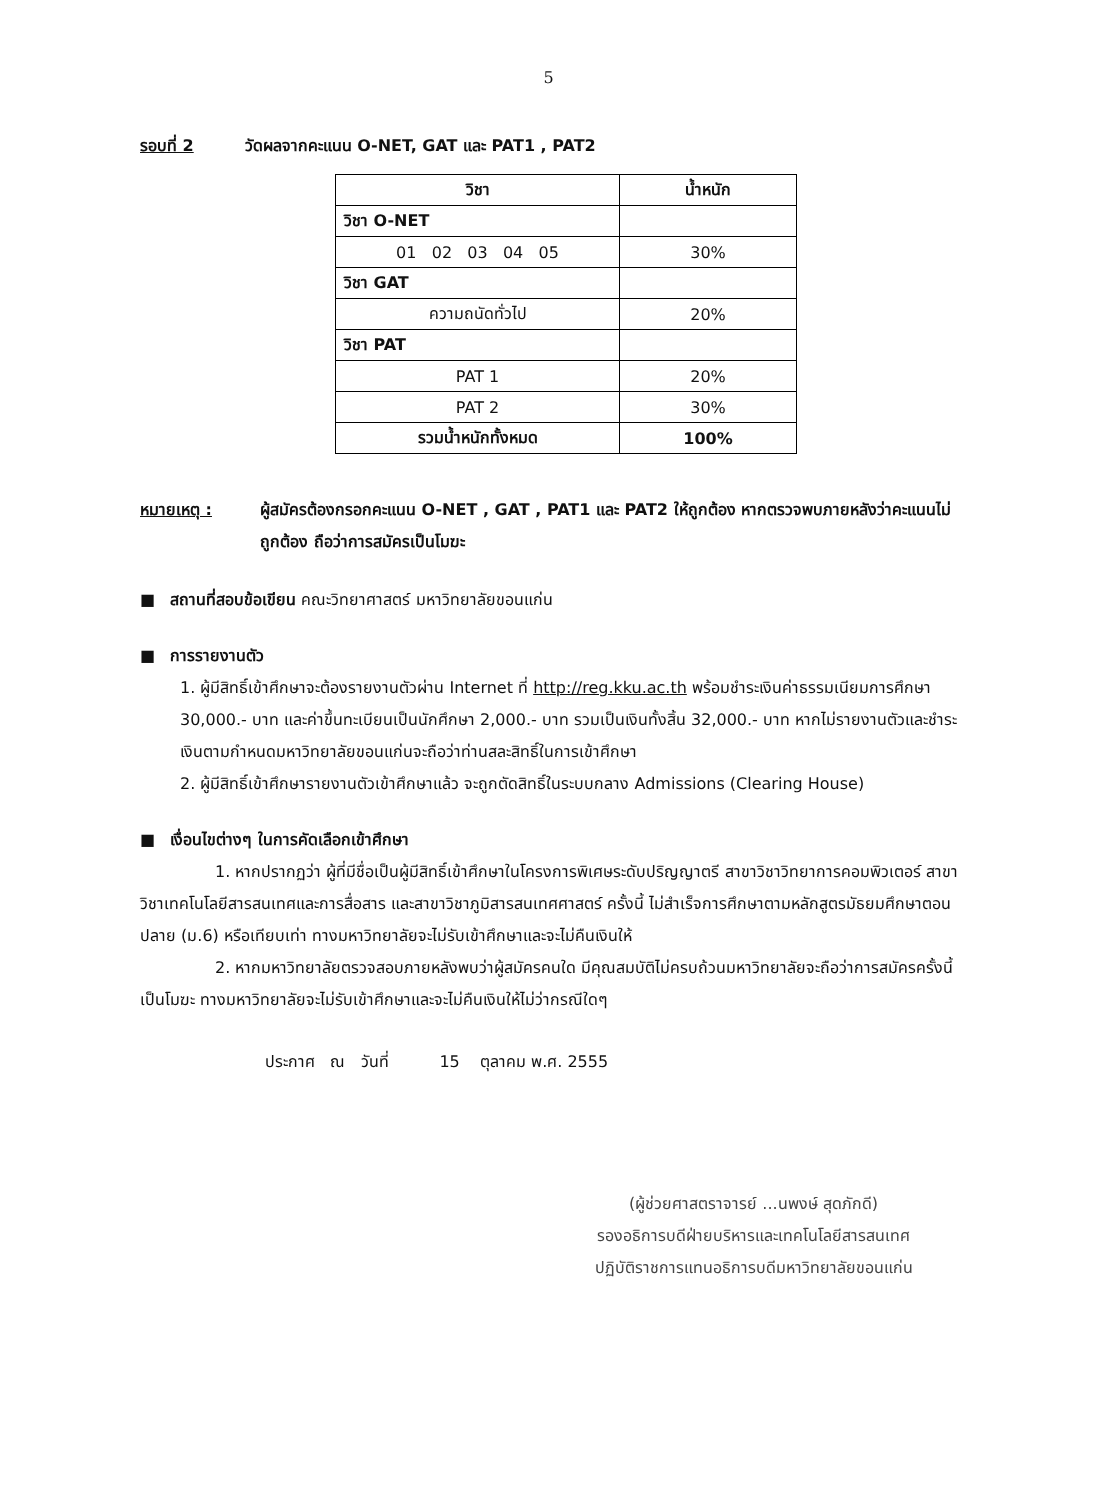5
รอบที่ 2 วัดผลจากคะแนน O-NET, GAT และ PAT1 , PAT2
| วิชา | น้ำหนัก |
| --- | --- |
| วิชา O-NET | |
| 01 02 03 04 05 | 30% |
| วิชา GAT | |
| ความถนัดทั่วไป | 20% |
| วิชา PAT | |
| PAT 1 | 20% |
| PAT 2 | 30% |
| รวมน้ำหนักทั้งหมด | 100% |
หมายเหตุ : ผู้สมัครต้องกรอกคะแนน O-NET , GAT , PAT1 และ PAT2 ให้ถูกต้อง หากตรวจพบภายหลังว่าคะแนนไม่ถูกต้อง ถือว่าการสมัครเป็นโมฆะ
■ สถานที่สอบข้อเขียน คณะวิทยาศาสตร์ มหาวิทยาลัยขอนแก่น
■ การรายงานตัว
1. ผู้มีสิทธิ์เข้าศึกษาจะต้องรายงานตัวผ่าน Internet ที่ http://reg.kku.ac.th พร้อมชำระเงินค่าธรรมเนียมการศึกษา 30,000.- บาท และค่าขึ้นทะเบียนเป็นนักศึกษา 2,000.- บาท รวมเป็นเงินทั้งสิ้น 32,000.- บาท หากไม่รายงานตัวและชำระเงินตามกำหนดมหาวิทยาลัยขอนแก่นจะถือว่าท่านสละสิทธิ์ในการเข้าศึกษา
2. ผู้มีสิทธิ์เข้าศึกษารายงานตัวเข้าศึกษาแล้ว จะถูกตัดสิทธิ์ในระบบกลาง Admissions (Clearing House)
■ เงื่อนไขต่างๆ ในการคัดเลือกเข้าศึกษา
1. หากปรากฏว่า ผู้ที่มีชื่อเป็นผู้มีสิทธิ์เข้าศึกษาในโครงการพิเศษระดับปริญญาตรี สาขาวิชาวิทยาการคอมพิวเตอร์ สาขาวิชาเทคโนโลยีสารสนเทศและการสื่อสาร และสาขาวิชาภูมิสารสนเทศศาสตร์ ครั้งนี้ ไม่สำเร็จการศึกษาตามหลักสูตรมัธยมศึกษาตอนปลาย (ม.6) หรือเทียบเท่า ทางมหาวิทยาลัยจะไม่รับเข้าศึกษาและจะไม่คืนเงินให้
2. หากมหาวิทยาลัยตรวจสอบภายหลังพบว่าผู้สมัครคนใด มีคุณสมบัติไม่ครบถ้วนมหาวิทยาลัยจะถือว่าการสมัครครั้งนี้เป็นโมฆะ ทางมหาวิทยาลัยจะไม่รับเข้าศึกษาและจะไม่คืนเงินให้ไม่ว่ากรณีใดๆ
ประกาศ ณ วันที่ 15 ตุลาคม พ.ศ. 2555
(ผู้ช่วยศาสตราจารย์ ...นพงษ์ สุดภักดี)
รองอธิการบดีฝ่ายบริหารและเทคโนโลยีสารสนเทศ
ปฏิบัติราชการแทนอธิการบดีมหาวิทยาลัยขอนแก่น